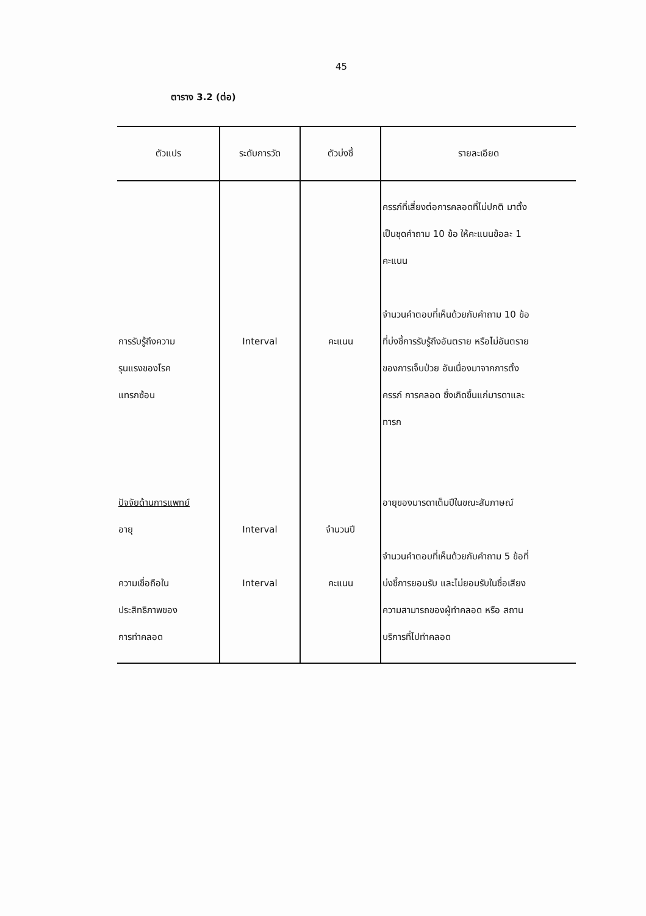45
ตาราง 3.2 (ต่อ)
| ตัวแปร | ระดับการวัด | ตัวบ่งชี้ | รายละเอียด |
| --- | --- | --- | --- |
| การรับรู้ถึงความ รุนแรงของโรค แทรกซ้อน ปัจจัยด้านการแพทย์ อายุ ความเชื่อถือใน ประสิทธิภาพของ การทำคลอด | Interval Interval Interval | คะแนน จำนวนปี คะแนน | ครรภ์ที่เสี่ยงต่อการคลอดที่ไม่ปกติ มาตั้ง เป็นชุดคำถาม 10 ข้อ ให้คะแนนข้อละ 1 คะแนน จำนวนคำตอบที่เห็นด้วยกับคำถาม 10 ข้อ ที่บ่งชี้การรับรู้ถึงอันตราย หรือไม่อันตราย ของการเจ็บป่วย อันเนื่องมาจากการตั้ง ครรภ์ การคลอด ซึ่งเกิดขึ้นแก่มารดาและ ทารก อายุของมารดาเต็มปีในขณะสัมภาษณ์ จำนวนคำตอบที่เห็นด้วยกับคำถาม 5 ข้อที่ บ่งชี้การยอมรับ และไม่ยอมรับในชื่อเสียง ความสามารถของผู้ทำคลอด หรือ สถาน บริการที่ไปทำคลอด |